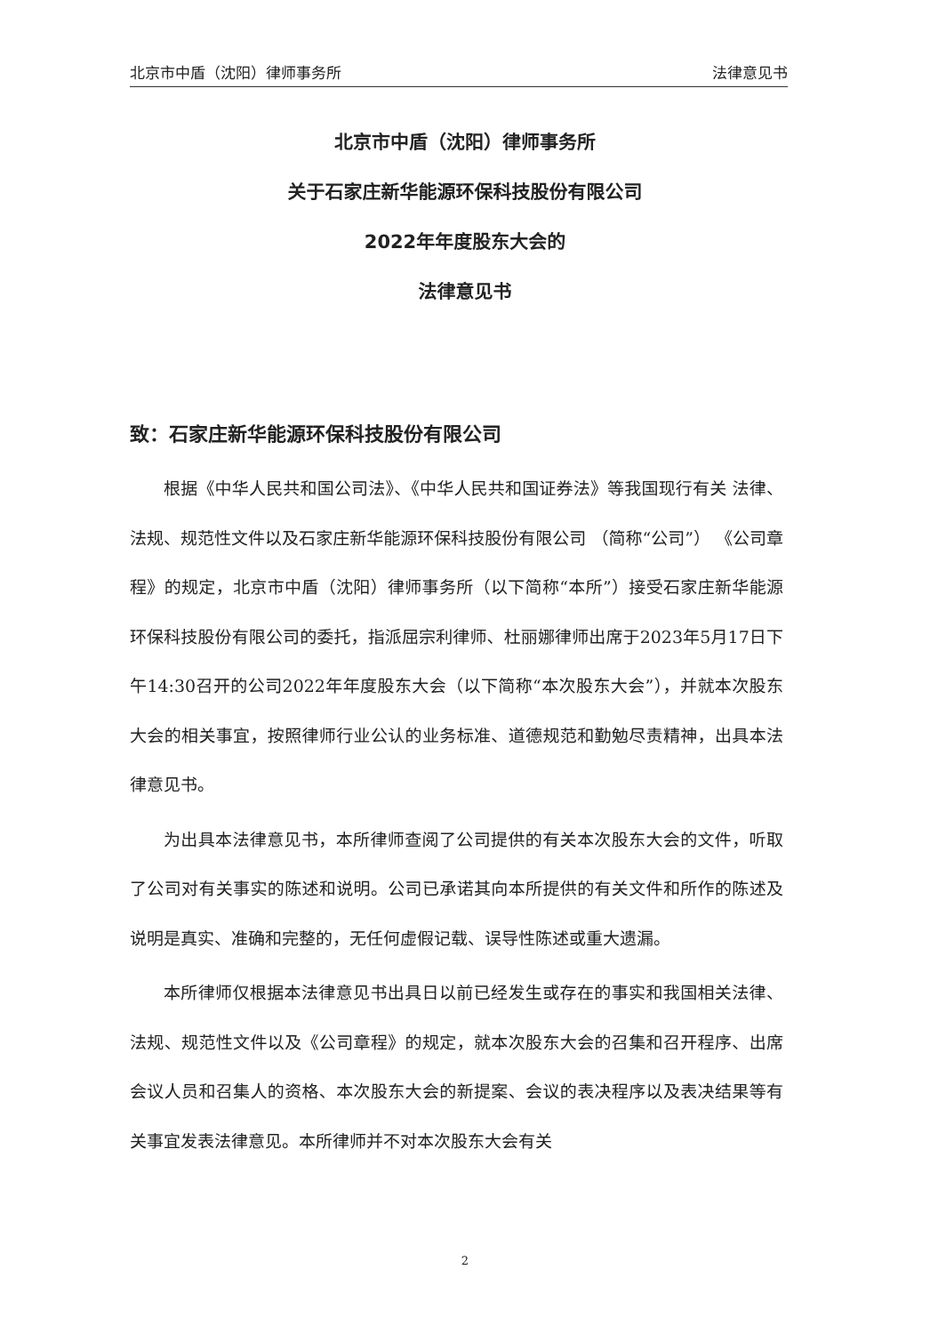北京市中盾（沈阳）律师事务所 法律意见书
北京市中盾（沈阳）律师事务所
关于石家庄新华能源环保科技股份有限公司
2022年年度股东大会的
法律意见书
致：石家庄新华能源环保科技股份有限公司
根据《中华人民共和国公司法》、《中华人民共和国证券法》等我国现行有关 法律、法规、规范性文件以及石家庄新华能源环保科技股份有限公司 （简称“公司”） 《公司章程》的规定，北京市中盾（沈阳）律师事务所（以下简称“本所”）接受石家庄新华能源环保科技股份有限公司的委托，指派屈宗利律师、杜丽娜律师出席于2023年5月17日下午14:30召开的公司2022年年度股东大会（以下简称“本次股东大会”），并就本次股东大会的相关事宜，按照律师行业公认的业务标准、道德规范和勤勉尽责精神，出具本法律意见书。
为出具本法律意见书，本所律师查阅了公司提供的有关本次股东大会的文件，听取了公司对有关事实的陈述和说明。公司已承诺其向本所提供的有关文件和所作的陈述及说明是真实、准确和完整的，无任何虚假记载、误导性陈述或重大遗漏。
本所律师仅根据本法律意见书出具日以前已经发生或存在的事实和我国相关法律、法规、规范性文件以及《公司章程》的规定，就本次股东大会的召集和召开程序、出席会议人员和召集人的资格、本次股东大会的新提案、会议的表决程序以及表决结果等有关事宜发表法律意见。本所律师并不对本次股东大会有关
2